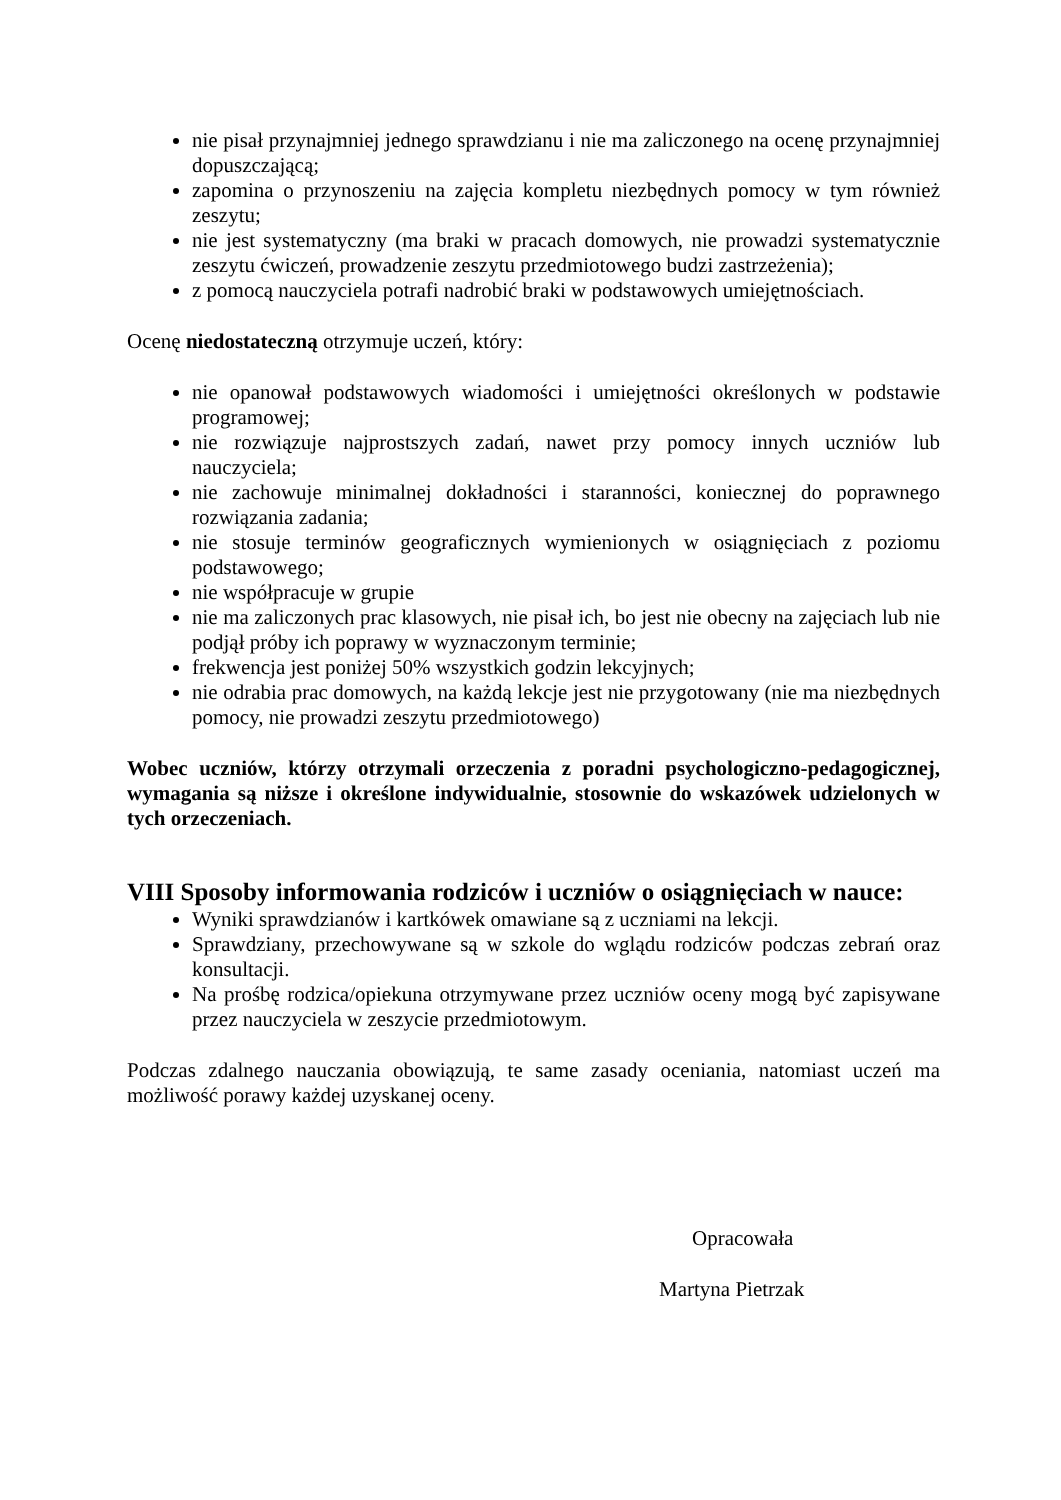nie pisał przynajmniej jednego sprawdzianu i nie ma zaliczonego na ocenę przynajmniej dopuszczającą;
zapomina o przynoszeniu na zajęcia kompletu niezbędnych pomocy w tym również zeszytu;
nie jest systematyczny (ma braki w pracach domowych, nie prowadzi systematycznie zeszytu ćwiczeń, prowadzenie zeszytu przedmiotowego budzi zastrzeżenia);
z pomocą nauczyciela potrafi nadrobić braki w podstawowych umiejętnościach.
Ocenę niedostateczną otrzymuje uczeń, który:
nie opanował podstawowych wiadomości i umiejętności określonych w podstawie programowej;
nie rozwiązuje najprostszych zadań, nawet przy pomocy innych uczniów lub nauczyciela;
nie zachowuje minimalnej dokładności i staranności, koniecznej do poprawnego rozwiązania zadania;
nie stosuje terminów geograficznych wymienionych w osiągnięciach z poziomu podstawowego;
nie współpracuje w grupie
nie ma zaliczonych prac klasowych, nie pisał ich, bo jest nie obecny na zajęciach lub nie podjął próby ich poprawy w wyznaczonym terminie;
frekwencja jest poniżej 50% wszystkich godzin lekcyjnych;
nie odrabia prac domowych, na każdą lekcje jest nie przygotowany (nie ma niezbędnych pomocy, nie prowadzi zeszytu przedmiotowego)
Wobec uczniów, którzy otrzymali orzeczenia z poradni psychologiczno-pedagogicznej, wymagania są niższe i określone indywidualnie, stosownie do wskazówek udzielonych w tych orzeczeniach.
VIII Sposoby informowania rodziców i uczniów o osiągnięciach w nauce:
Wyniki sprawdzianów i kartkówek omawiane są z uczniami na lekcji.
Sprawdziany, przechowywane są w szkole do wglądu rodziców podczas zebrań oraz konsultacji.
Na prośbę rodzica/opiekuna otrzymywane przez uczniów oceny mogą być zapisywane przez nauczyciela w zeszycie przedmiotowym.
Podczas zdalnego nauczania obowiązują, te same zasady oceniania, natomiast uczeń ma możliwość porawy każdej uzyskanej oceny.
Opracowała
Martyna Pietrzak